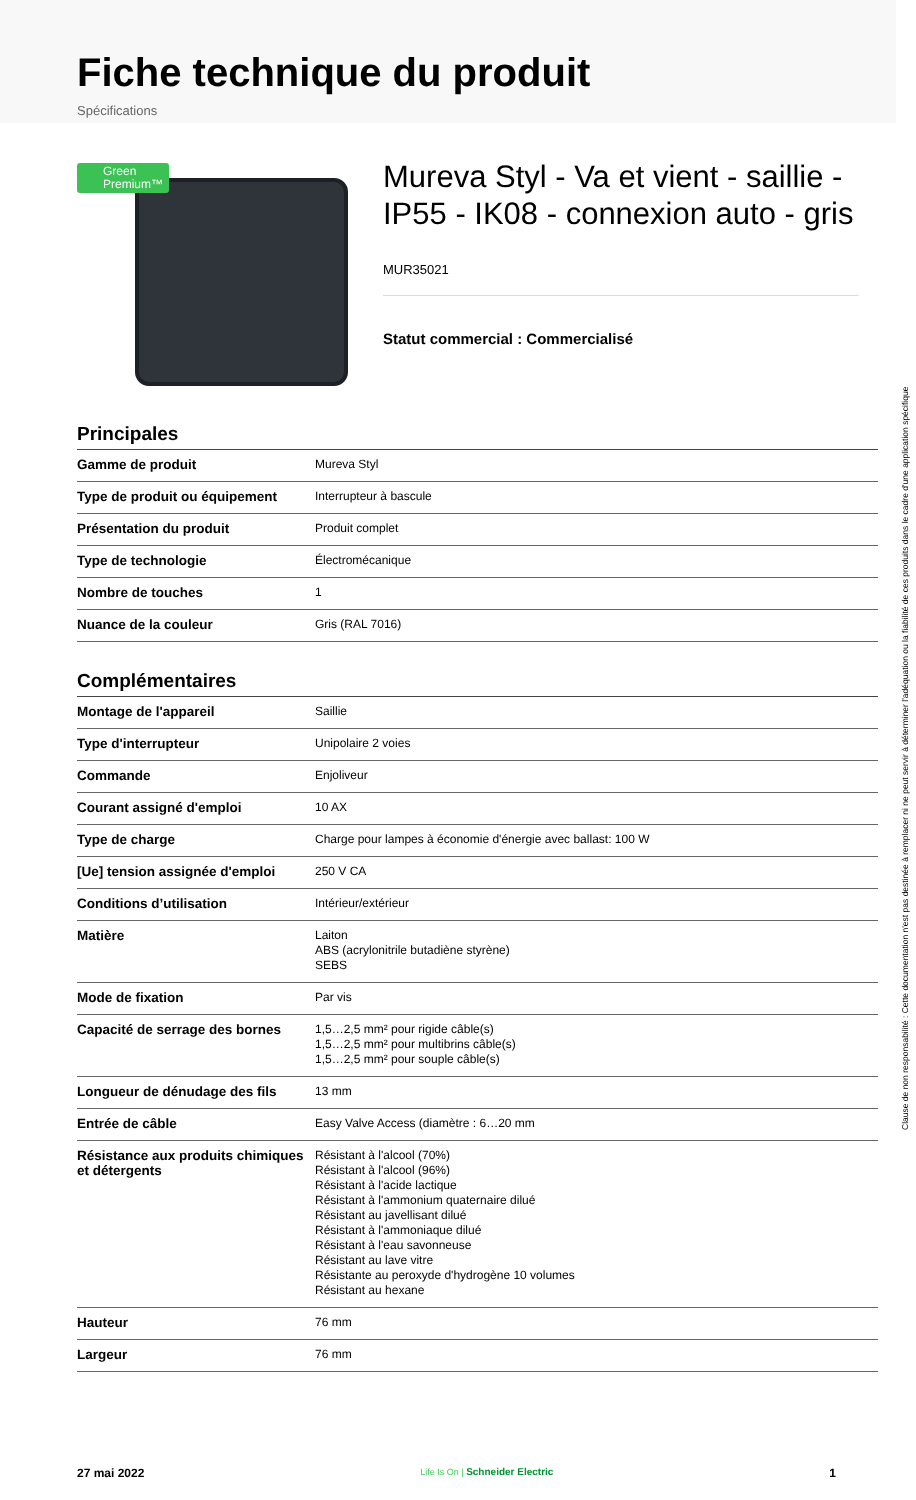Fiche technique du produit
Spécifications
Green
Premium™
Mureva Styl - Va et vient - saillie - IP55 - IK08 - connexion auto - gris
MUR35021
Statut commercial : Commercialisé
Principales
| Gamme de produit | Mureva Styl |
| Type de produit ou équipement | Interrupteur à bascule |
| Présentation du produit | Produit complet |
| Type de technologie | Électromécanique |
| Nombre de touches | 1 |
| Nuance de la couleur | Gris (RAL 7016) |
Complémentaires
| Montage de l'appareil | Saillie |
| Type d'interrupteur | Unipolaire 2 voies |
| Commande | Enjoliveur |
| Courant assigné d'emploi | 10 AX |
| Type de charge | Charge pour lampes à économie d'énergie avec ballast: 100 W |
| [Ue] tension assignée d'emploi | 250 V CA |
| Conditions d’utilisation | Intérieur/extérieur |
| Matière | Laiton ABS (acrylonitrile butadiène styrène) SEBS |
| Mode de fixation | Par vis |
| Capacité de serrage des bornes | 1,5…2,5 mm² pour rigide câble(s) 1,5…2,5 mm² pour multibrins câble(s) 1,5…2,5 mm² pour souple câble(s) |
| Longueur de dénudage des fils | 13 mm |
| Entrée de câble | Easy Valve Access (diamètre : 6…20 mm |
| Résistance aux produits chimiques et détergents | Résistant à l'alcool (70%) Résistant à l'alcool (96%) Résistant à l'acide lactique Résistant à l'ammonium quaternaire dilué Résistant au javellisant dilué Résistant à l'ammoniaque dilué Résistant à l'eau savonneuse Résistant au lave vitre Résistante au peroxyde d'hydrogène 10 volumes Résistant au hexane |
| Hauteur | 76 mm |
| Largeur | 76 mm |
27 mai 2022 Life Is On | Schneider Electric 1
Clause de non responsabilité : Cette documentation n'est pas destinée à remplacer ni ne peut servir à déterminer l'adéquation ou la fiabilité de ces produits dans le cadre d'une application spécifique